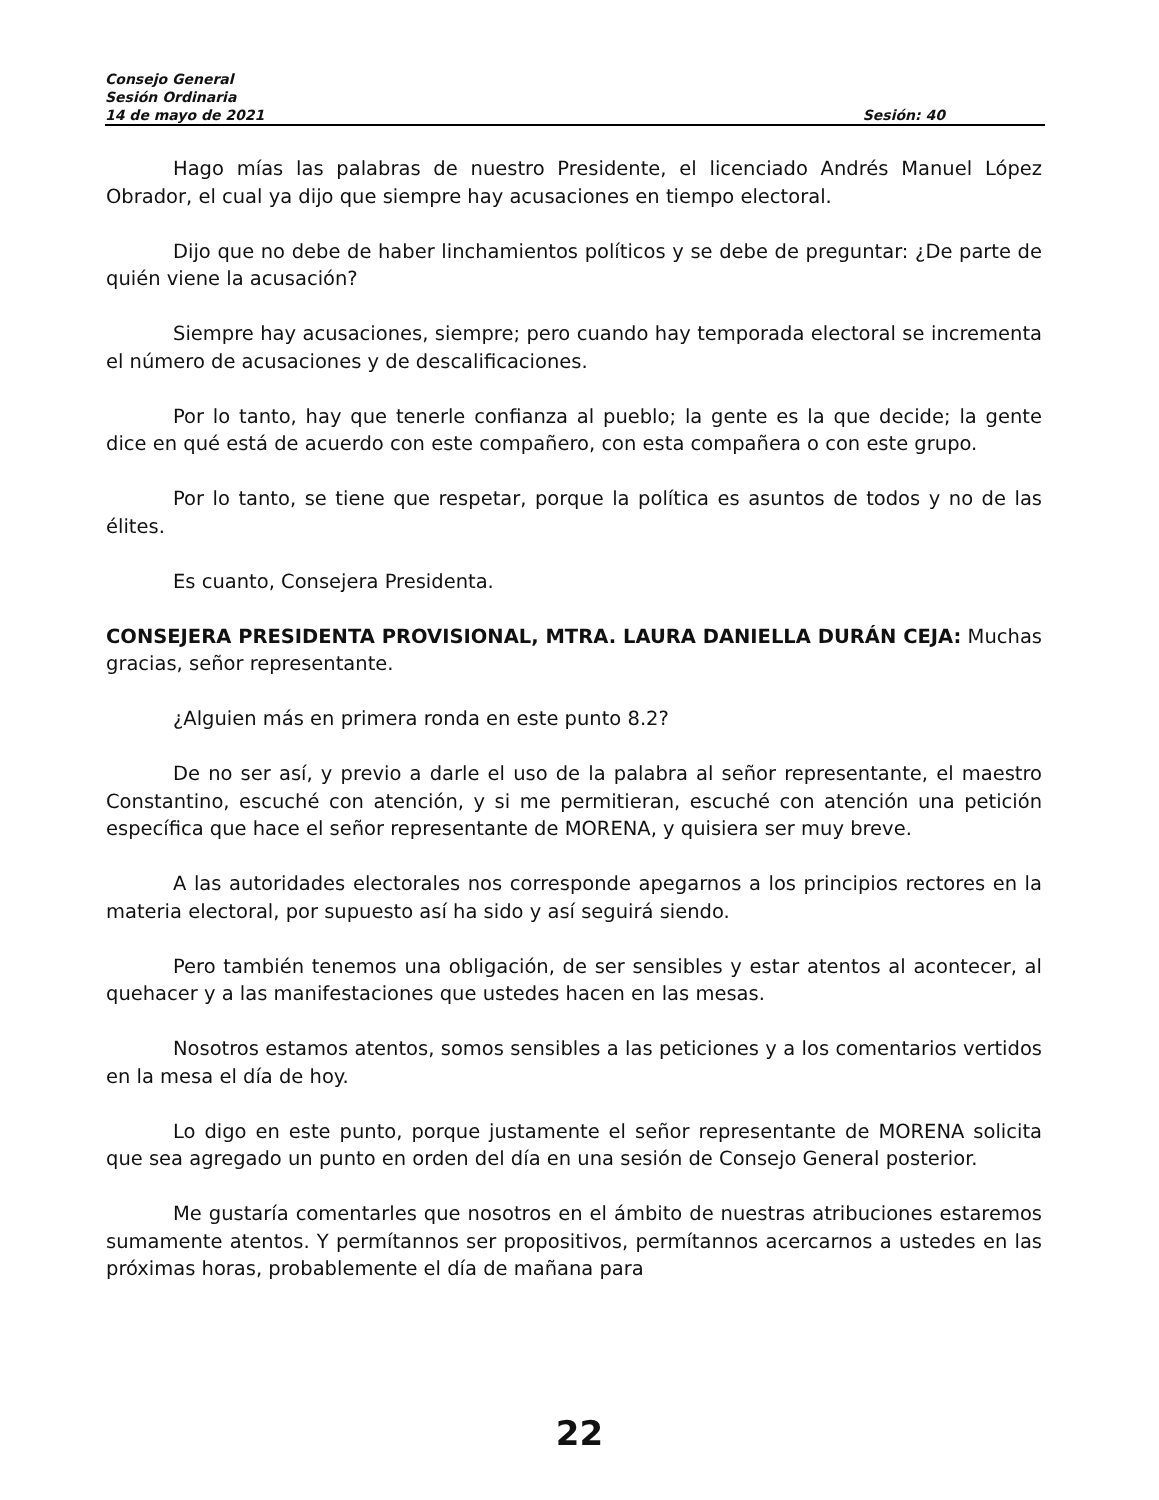Consejo General
Sesión Ordinaria
14 de mayo de 2021 Sesión: 40
Hago mías las palabras de nuestro Presidente, el licenciado Andrés Manuel López Obrador, el cual ya dijo que siempre hay acusaciones en tiempo electoral.
Dijo que no debe de haber linchamientos políticos y se debe de preguntar: ¿De parte de quién viene la acusación?
Siempre hay acusaciones, siempre; pero cuando hay temporada electoral se incrementa el número de acusaciones y de descalificaciones.
Por lo tanto, hay que tenerle confianza al pueblo; la gente es la que decide; la gente dice en qué está de acuerdo con este compañero, con esta compañera o con este grupo.
Por lo tanto, se tiene que respetar, porque la política es asuntos de todos y no de las élites.
Es cuanto, Consejera Presidenta.
CONSEJERA PRESIDENTA PROVISIONAL, MTRA. LAURA DANIELLA DURÁN CEJA: Muchas gracias, señor representante.
¿Alguien más en primera ronda en este punto 8.2?
De no ser así, y previo a darle el uso de la palabra al señor representante, el maestro Constantino, escuché con atención, y si me permitieran, escuché con atención una petición específica que hace el señor representante de MORENA, y quisiera ser muy breve.
A las autoridades electorales nos corresponde apegarnos a los principios rectores en la materia electoral, por supuesto así ha sido y así seguirá siendo.
Pero también tenemos una obligación, de ser sensibles y estar atentos al acontecer, al quehacer y a las manifestaciones que ustedes hacen en las mesas.
Nosotros estamos atentos, somos sensibles a las peticiones y a los comentarios vertidos en la mesa el día de hoy.
Lo digo en este punto, porque justamente el señor representante de MORENA solicita que sea agregado un punto en orden del día en una sesión de Consejo General posterior.
Me gustaría comentarles que nosotros en el ámbito de nuestras atribuciones estaremos sumamente atentos. Y permítannos ser propositivos, permítannos acercarnos a ustedes en las próximas horas, probablemente el día de mañana para
22